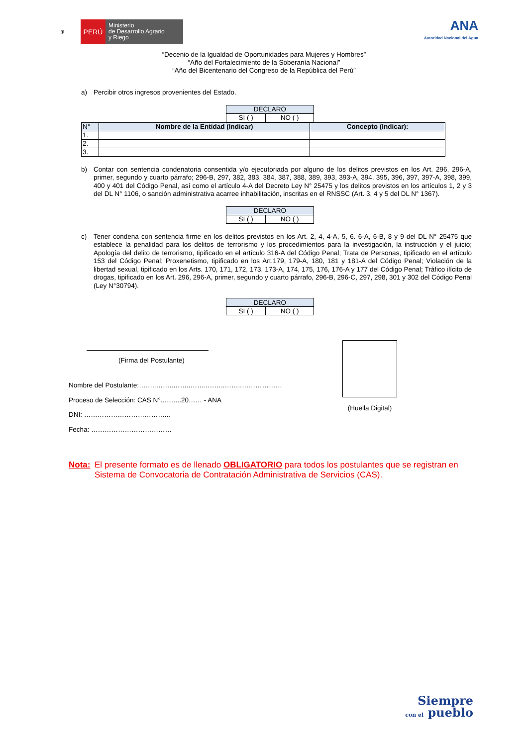⛨
PERÚ
Ministerio
de Desarrollo Agrario
y Riego
ANA
Autoridad Nacional del Agua
“Decenio de la Igualdad de Oportunidades para Mujeres y Hombres”
“Año del Fortalecimiento de la Soberanía Nacional”
“Año del Bicentenario del Congreso de la República del Perú”
a) Percibir otros ingresos provenientes del Estado.
| DECLARO | |
| SI ( ) | NO ( ) |
| N° | Nombre de la Entidad (Indicar) | Concepto (Indicar): |
| --- | --- | --- |
| 1. | | |
| 2. | | |
| 3. | | |
b) Contar con sentencia condenatoria consentida y/o ejecutoriada por alguno de los delitos previstos en los Art. 296, 296-A, primer, segundo y cuarto párrafo; 296-B, 297, 382, 383, 384, 387, 388, 389, 393, 393-A, 394, 395, 396, 397, 397-A, 398, 399, 400 y 401 del Código Penal, así como el artículo 4-A del Decreto Ley N° 25475 y los delitos previstos en los artículos 1, 2 y 3 del DL N° 1106, o sanción administrativa acarree inhabilitación, inscritas en el RNSSC (Art. 3, 4 y 5 del DL N° 1367).
| DECLARO | |
| SI ( ) | NO ( ) |
c) Tener condena con sentencia firme en los delitos previstos en los Art. 2, 4, 4-A, 5, 6. 6-A, 6-B, 8 y 9 del DL N° 25475 que establece la penalidad para los delitos de terrorismo y los procedimientos para la investigación, la instrucción y el juicio; Apología del delito de terrorismo, tipificado en el artículo 316-A del Código Penal; Trata de Personas, tipificado en el artículo 153 del Código Penal; Proxenetismo, tipificado en los Art.179, 179-A, 180, 181 y 181-A del Código Penal; Violación de la libertad sexual, tipificado en los Arts. 170, 171, 172, 173, 173-A, 174, 175, 176, 176-A y 177 del Código Penal; Tráfico ilícito de drogas, tipificado en los Art. 296, 296-A, primer, segundo y cuarto párrafo, 296-B, 296-C, 297, 298, 301 y 302 del Código Penal (Ley N°30794).
| DECLARO | |
| SI ( ) | NO ( ) |
(Firma del Postulante)
Nombre del Postulante:……..……..……..……..……..……..………………
Proceso de Selección: CAS N°...........20…… - ANA
DNI: ………………………………...
Fecha: ………………………………
(Huella Digital)
Nota: El presente formato es de llenado OBLIGATORIO para todos los postulantes que se registran en Sistema de Convocatoria de Contratación Administrativa de Servicios (CAS).
Siempre
con el pueblo